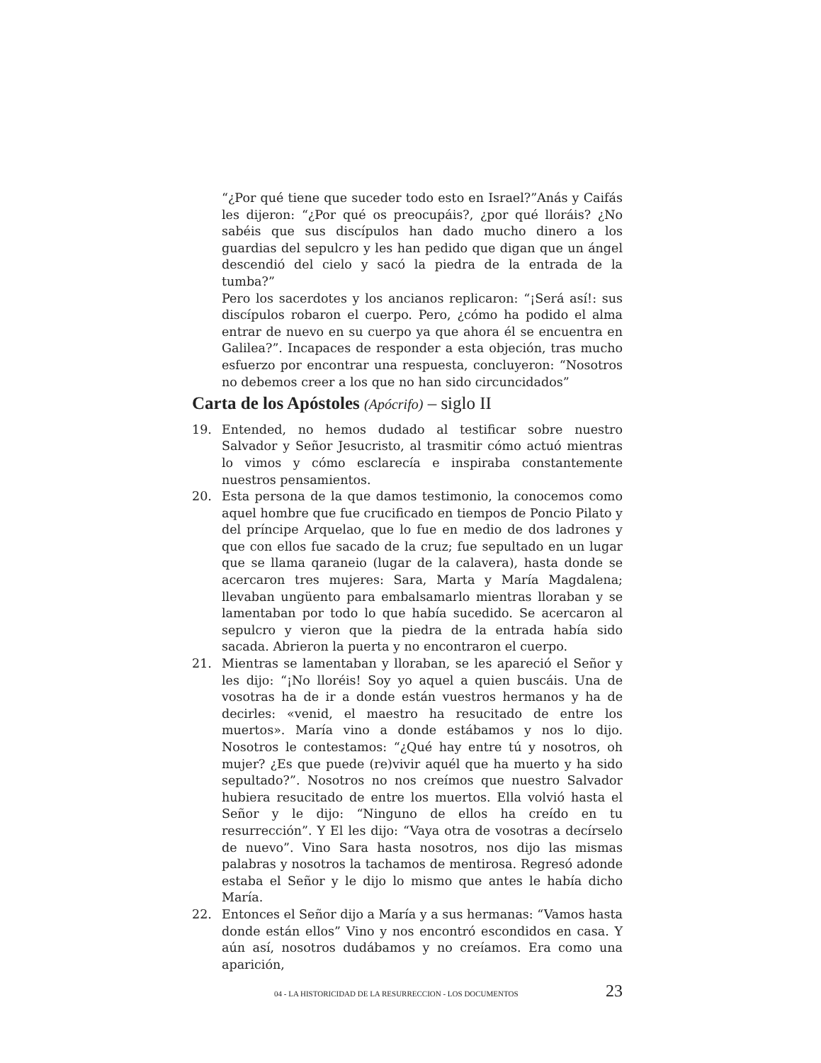“¿Por qué tiene que suceder todo esto en Israel?”Anás y Caifás les dijeron: “¿Por qué os preocupáis?, ¿por qué lloráis? ¿No sabéis que sus discípulos han dado mucho dinero a los guardias del sepulcro y les han pedido que digan que un ángel descendió del cielo y sacó la piedra de la entrada de la tumba?”
Pero los sacerdotes y los ancianos replicaron: “¡Será así!: sus discípulos robaron el cuerpo. Pero, ¿cómo ha podido el alma entrar de nuevo en su cuerpo ya que ahora él se encuentra en Galilea?”. Incapaces de responder a esta objeción, tras mucho esfuerzo por encontrar una respuesta, concluyeron: “Nosotros no debemos creer a los que no han sido circuncidados”
Carta de los Apóstoles (Apócrifo) – siglo II
19. Entended, no hemos dudado al testificar sobre nuestro Salvador y Señor Jesucristo, al trasmitir cómo actuó mientras lo vimos y cómo esclarecía e inspiraba constantemente nuestros pensamientos.
20. Esta persona de la que damos testimonio, la conocemos como aquel hombre que fue crucificado en tiempos de Poncio Pilato y del príncipe Arquelao, que lo fue en medio de dos ladrones y que con ellos fue sacado de la cruz; fue sepultado en un lugar que se llama qaraneio (lugar de la calavera), hasta donde se acercaron tres mujeres: Sara, Marta y María Magdalena; llevaban ungüento para embalsamarlo mientras lloraban y se lamentaban por todo lo que había sucedido. Se acercaron al sepulcro y vieron que la piedra de la entrada había sido sacada. Abrieron la puerta y no encontraron el cuerpo.
21. Mientras se lamentaban y lloraban, se les apareció el Señor y les dijo: “¡No lloréis! Soy yo aquel a quien buscáis. Una de vosotras ha de ir a donde están vuestros hermanos y ha de decirles: «venid, el maestro ha resucitado de entre los muertos». María vino a donde estábamos y nos lo dijo. Nosotros le contestamos: “¿Qué hay entre tú y nosotros, oh mujer? ¿Es que puede (re)vivir aquél que ha muerto y ha sido sepultado?”. Nosotros no nos creímos que nuestro Salvador hubiera resucitado de entre los muertos. Ella volvió hasta el Señor y le dijo: “Ninguno de ellos ha creído en tu resurrección”. Y El les dijo: “Vaya otra de vosotras a decírselo de nuevo”. Vino Sara hasta nosotros, nos dijo las mismas palabras y nosotros la tachamos de mentirosa. Regresó adonde estaba el Señor y le dijo lo mismo que antes le había dicho María.
22. Entonces el Señor dijo a María y a sus hermanas: “Vamos hasta donde están ellos” Vino y nos encontró escondidos en casa. Y aún así, nosotros dudábamos y no creíamos. Era como una aparición,
04 - LA HISTORICIDAD DE LA RESURRECCION - LOS DOCUMENTOS 23